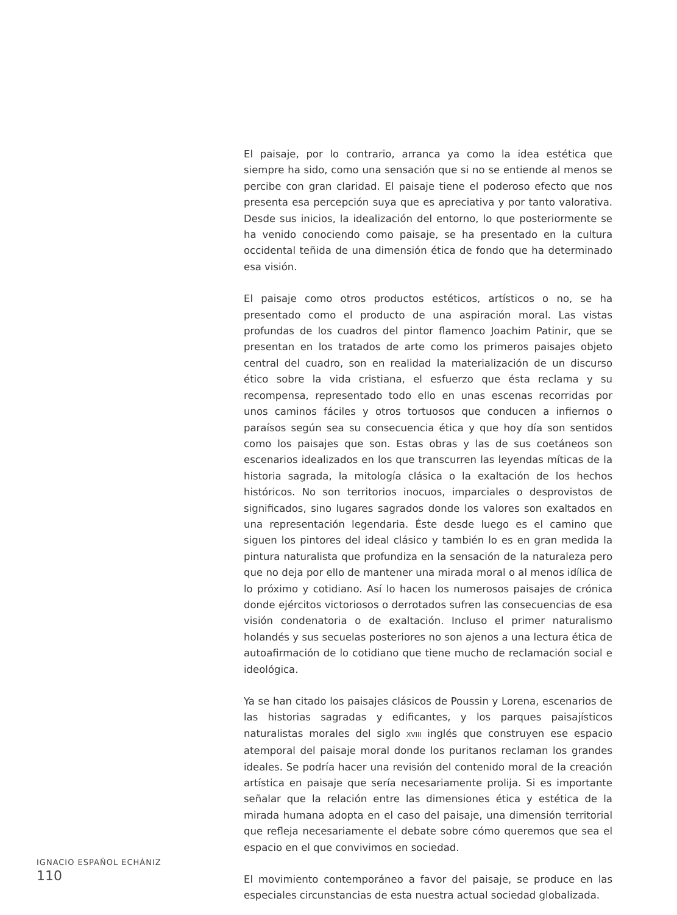El paisaje, por lo contrario, arranca ya como la idea estética que siempre ha sido, como una sensación que si no se entiende al menos se percibe con gran claridad. El paisaje tiene el poderoso efecto que nos presenta esa percepción suya que es apreciativa y por tanto valorativa. Desde sus inicios, la idealización del entorno, lo que posteriormente se ha venido conociendo como paisaje, se ha presentado en la cultura occidental teñida de una dimensión ética de fondo que ha determinado esa visión.
El paisaje como otros productos estéticos, artísticos o no, se ha presentado como el producto de una aspiración moral. Las vistas profundas de los cuadros del pintor flamenco Joachim Patinir, que se presentan en los tratados de arte como los primeros paisajes objeto central del cuadro, son en realidad la materialización de un discurso ético sobre la vida cristiana, el esfuerzo que ésta reclama y su recompensa, representado todo ello en unas escenas recorridas por unos caminos fáciles y otros tortuosos que conducen a infiernos o paraísos según sea su consecuencia ética y que hoy día son sentidos como los paisajes que son. Estas obras y las de sus coetáneos son escenarios idealizados en los que transcurren las leyendas míticas de la historia sagrada, la mitología clásica o la exaltación de los hechos históricos. No son territorios inocuos, imparciales o desprovistos de significados, sino lugares sagrados donde los valores son exaltados en una representación legendaria. Éste desde luego es el camino que siguen los pintores del ideal clásico y también lo es en gran medida la pintura naturalista que profundiza en la sensación de la naturaleza pero que no deja por ello de mantener una mirada moral o al menos idílica de lo próximo y cotidiano. Así lo hacen los numerosos paisajes de crónica donde ejércitos victoriosos o derrotados sufren las consecuencias de esa visión condenatoria o de exaltación. Incluso el primer naturalismo holandés y sus secuelas posteriores no son ajenos a una lectura ética de autoafirmación de lo cotidiano que tiene mucho de reclamación social e ideológica.
Ya se han citado los paisajes clásicos de Poussin y Lorena, escenarios de las historias sagradas y edificantes, y los parques paisajísticos naturalistas morales del siglo XVIII inglés que construyen ese espacio atemporal del paisaje moral donde los puritanos reclaman los grandes ideales. Se podría hacer una revisión del contenido moral de la creación artística en paisaje que sería necesariamente prolija. Si es importante señalar que la relación entre las dimensiones ética y estética de la mirada humana adopta en el caso del paisaje, una dimensión territorial que refleja necesariamente el debate sobre cómo queremos que sea el espacio en el que convivimos en sociedad.
El movimiento contemporáneo a favor del paisaje, se produce en las especiales circunstancias de esta nuestra actual sociedad globalizada.
IGNACIO ESPAÑOL ECHÁNIZ
110